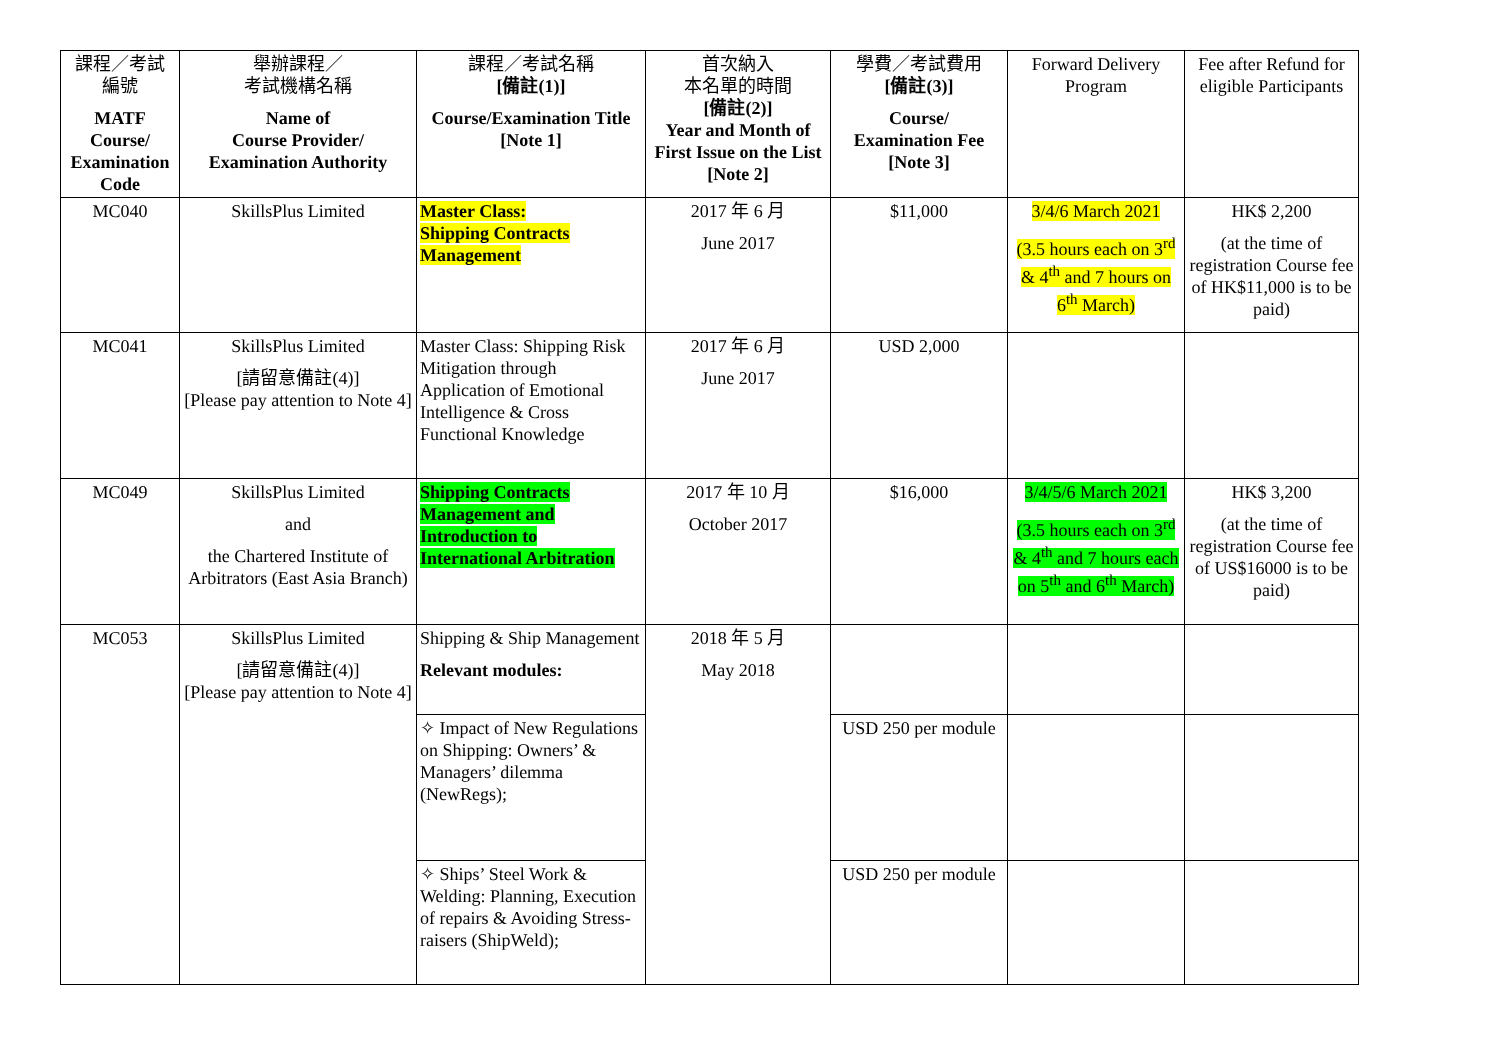| 課程／考試 編號 MATF Course/ Examination Code | 舉辦課程／ 考試機構名稱 Name of Course Provider/ Examination Authority | 課程／考試名稱 [備註(1)] Course/Examination Title [Note 1] | 首次納入 本名單的時間 [備註(2)] Year and Month of First Issue on the List [Note 2] | 學費／考試費用 [備註(3)] Course/ Examination Fee [Note 3] | Forward Delivery Program | Fee after Refund for eligible Participants |
| --- | --- | --- | --- | --- | --- | --- |
| MC040 | SkillsPlus Limited | Master Class: Shipping Contracts Management | 2017 年 6 月 June 2017 | $11,000 | 3/4/6 March 2021 (3.5 hours each on 3<sup>rd</sup> & 4<sup>th</sup> and 7 hours on 6<sup>th</sup> March) | HK$ 2,200 (at the time of registration Course fee of HK$11,000 is to be paid) |
| MC041 | SkillsPlus Limited [請留意備註(4)] [Please pay attention to Note 4] | Master Class: Shipping Risk Mitigation through Application of Emotional Intelligence & Cross Functional Knowledge | 2017 年 6 月 June 2017 | USD 2,000 | | |
| MC049 | SkillsPlus Limited and the Chartered Institute of Arbitrators (East Asia Branch) | Shipping Contracts Management and Introduction to International Arbitration | 2017 年 10 月 October 2017 | $16,000 | 3/4/5/6 March 2021 (3.5 hours each on 3<sup>rd</sup> & 4<sup>th</sup> and 7 hours each on 5<sup>th</sup> and 6<sup>th</sup> March) | HK$ 3,200 (at the time of registration Course fee of US$16000 is to be paid) |
| MC053 | SkillsPlus Limited [請留意備註(4)] [Please pay attention to Note 4] | Shipping & Ship Management Relevant modules: | 2018 年 5 月 May 2018 | | | |
| | | ✧ Impact of New Regulations on Shipping: Owners’ & Managers’ dilemma (NewRegs); | | USD 250 per module | | |
| | | ✧ Ships’ Steel Work & Welding: Planning, Execution of repairs & Avoiding Stress-raisers (ShipWeld); | | USD 250 per module | | |